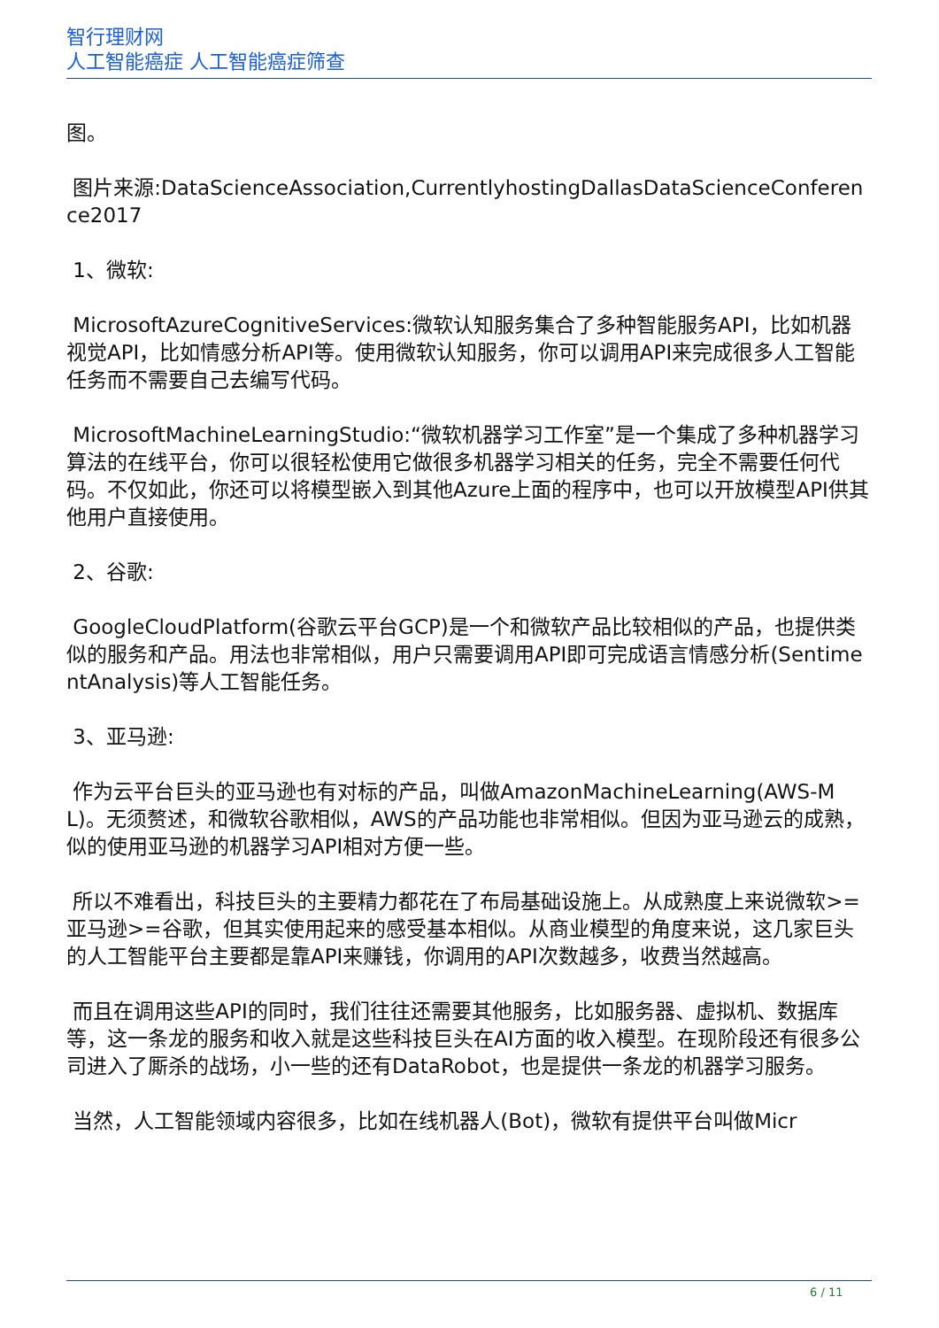智行理财网
人工智能癌症 人工智能癌症筛查
图。
图片来源:DataScienceAssociation,CurrentlyhostingDallasDataScienceConference2017
1、微软:
MicrosoftAzureCognitiveServices:微软认知服务集合了多种智能服务API，比如机器视觉API，比如情感分析API等。使用微软认知服务，你可以调用API来完成很多人工智能任务而不需要自己去编写代码。
MicrosoftMachineLearningStudio:“微软机器学习工作室”是一个集成了多种机器学习算法的在线平台，你可以很轻松使用它做很多机器学习相关的任务，完全不需要任何代码。不仅如此，你还可以将模型嵌入到其他Azure上面的程序中，也可以开放模型API供其他用户直接使用。
2、谷歌:
GoogleCloudPlatform(谷歌云平台GCP)是一个和微软产品比较相似的产品，也提供类似的服务和产品。用法也非常相似，用户只需要调用API即可完成语言情感分析(SentimentAnalysis)等人工智能任务。
3、亚马逊:
作为云平台巨头的亚马逊也有对标的产品，叫做AmazonMachineLearning(AWS-ML)。无须赘述，和微软谷歌相似，AWS的产品功能也非常相似。但因为亚马逊云的成熟，似的使用亚马逊的机器学习API相对方便一些。
所以不难看出，科技巨头的主要精力都花在了布局基础设施上。从成熟度上来说微软>=亚马逊>=谷歌，但其实使用起来的感受基本相似。从商业模型的角度来说，这几家巨头的人工智能平台主要都是靠API来赚钱，你调用的API次数越多，收费当然越高。
而且在调用这些API的同时，我们往往还需要其他服务，比如服务器、虚拟机、数据库等，这一条龙的服务和收入就是这些科技巨头在AI方面的收入模型。在现阶段还有很多公司进入了厮杀的战场，小一些的还有DataRobot，也是提供一条龙的机器学习服务。
当然，人工智能领域内容很多，比如在线机器人(Bot)，微软有提供平台叫做Micr
6 / 11